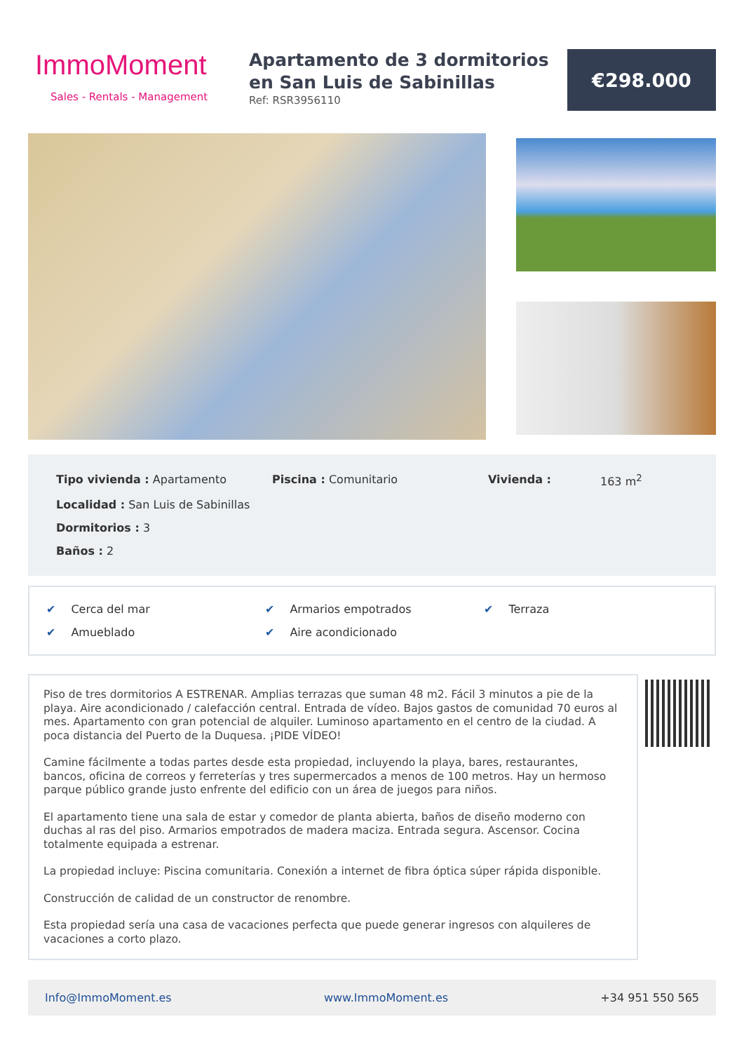ImmoMoment
Sales - Rentals - Management
Apartamento de 3 dormitorios en San Luis de Sabinillas
Ref: RSR3956110
€298.000
Tipo vivienda : Apartamento
Piscina : Comunitario
Vivienda :
163 m<sup>2</sup>
Localidad : San Luis de Sabinillas
Dormitorios : 3
Baños : 2
✔ Cerca del mar
✔ Armarios empotrados
✔ Terraza
✔ Amueblado
✔ Aire acondicionado
Piso de tres dormitorios A ESTRENAR. Amplias terrazas que suman 48 m2. Fácil 3 minutos a pie de la playa. Aire acondicionado / calefacción central. Entrada de vídeo. Bajos gastos de comunidad 70 euros al mes. Apartamento con gran potencial de alquiler. Luminoso apartamento en el centro de la ciudad. A poca distancia del Puerto de la Duquesa. ¡PIDE VÍDEO!
Camine fácilmente a todas partes desde esta propiedad, incluyendo la playa, bares, restaurantes, bancos, oficina de correos y ferreterías y tres supermercados a menos de 100 metros. Hay un hermoso parque público grande justo enfrente del edificio con un área de juegos para niños.
El apartamento tiene una sala de estar y comedor de planta abierta, baños de diseño moderno con duchas al ras del piso. Armarios empotrados de madera maciza. Entrada segura. Ascensor. Cocina totalmente equipada a estrenar.
La propiedad incluye: Piscina comunitaria. Conexión a internet de fibra óptica súper rápida disponible.
Construcción de calidad de un constructor de renombre.
Esta propiedad sería una casa de vacaciones perfecta que puede generar ingresos con alquileres de vacaciones a corto plazo.
Info@ImmoMoment.es www.ImmoMoment.es +34 951 550 565